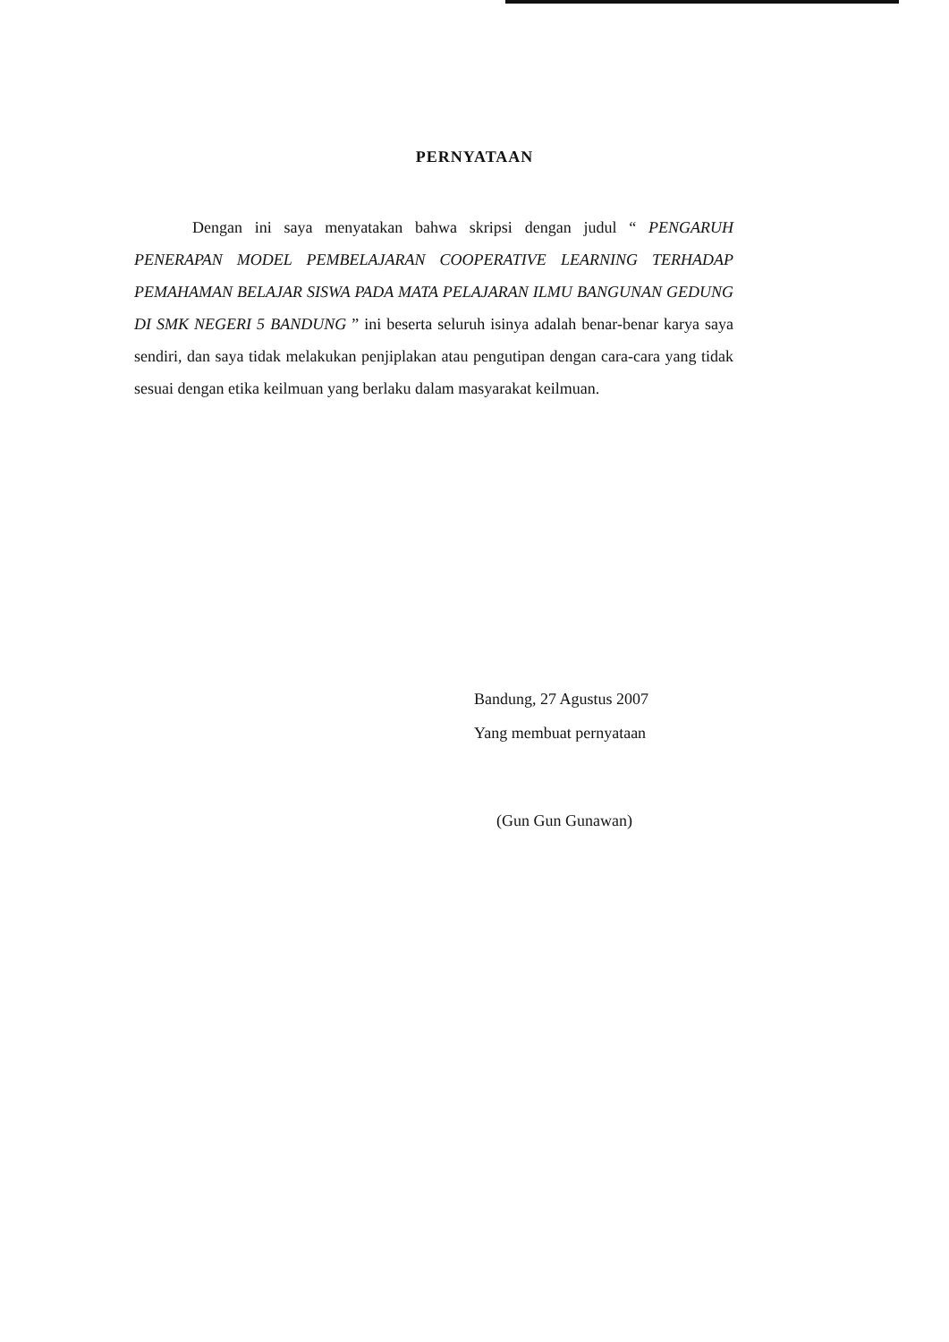PERNYATAAN
Dengan ini saya menyatakan bahwa skripsi dengan judul “ PENGARUH PENERAPAN MODEL PEMBELAJARAN COOPERATIVE LEARNING TERHADAP PEMAHAMAN BELAJAR SISWA PADA MATA PELAJARAN ILMU BANGUNAN GEDUNG DI SMK NEGERI 5 BANDUNG ” ini beserta seluruh isinya adalah benar-benar karya saya sendiri, dan saya tidak melakukan penjiplakan atau pengutipan dengan cara-cara yang tidak sesuai dengan etika keilmuan yang berlaku dalam masyarakat keilmuan.
Bandung, 27 Agustus 2007
Yang membuat pernyataan
(Gun Gun Gunawan)